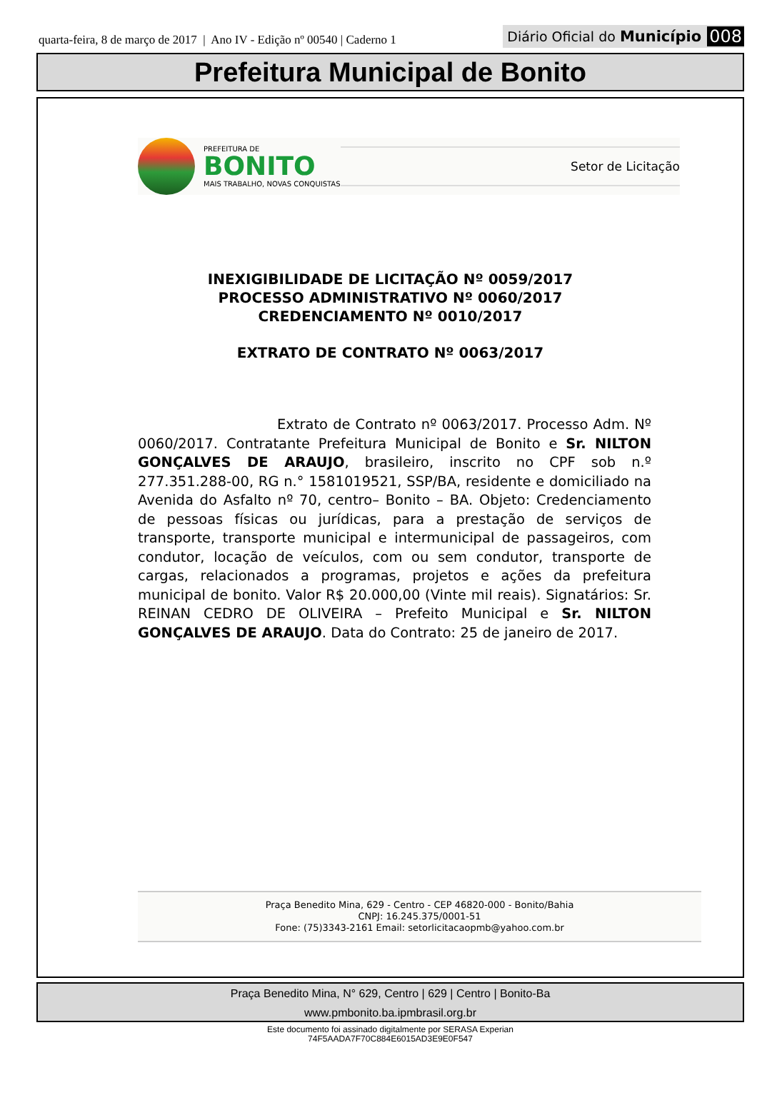quarta-feira, 8 de março de 2017 | Ano IV - Edição nº 00540 | Caderno 1
Diário Oficial do Município 008
Prefeitura Municipal de Bonito
PREFEITURA DE
BONITO
MAIS TRABALHO, NOVAS CONQUISTAS
Setor de Licitação
INEXIGIBILIDADE DE LICITAÇÃO Nº 0059/2017
PROCESSO ADMINISTRATIVO Nº 0060/2017
CREDENCIAMENTO Nº 0010/2017
EXTRATO DE CONTRATO Nº 0063/2017
Extrato de Contrato nº 0063/2017. Processo Adm. Nº 0060/2017. Contratante Prefeitura Municipal de Bonito e Sr. NILTON GONÇALVES DE ARAUJO, brasileiro, inscrito no CPF sob n.º 277.351.288-00, RG n.° 1581019521, SSP/BA, residente e domiciliado na Avenida do Asfalto nº 70, centro– Bonito – BA. Objeto: Credenciamento de pessoas físicas ou jurídicas, para a prestação de serviços de transporte, transporte municipal e intermunicipal de passageiros, com condutor, locação de veículos, com ou sem condutor, transporte de cargas, relacionados a programas, projetos e ações da prefeitura municipal de bonito. Valor R$ 20.000,00 (Vinte mil reais). Signatários: Sr. REINAN CEDRO DE OLIVEIRA – Prefeito Municipal e Sr. NILTON GONÇALVES DE ARAUJO. Data do Contrato: 25 de janeiro de 2017.
Praça Benedito Mina, 629 - Centro - CEP 46820-000 - Bonito/Bahia
CNPJ: 16.245.375/0001-51
Fone: (75)3343-2161 Email: setorlicitacaopmb@yahoo.com.br
Praça Benedito Mina, N° 629, Centro | 629 | Centro | Bonito-Ba
www.pmbonito.ba.ipmbrasil.org.br
Este documento foi assinado digitalmente por SERASA Experian
74F5AADA7F70C884E6015AD3E9E0F547